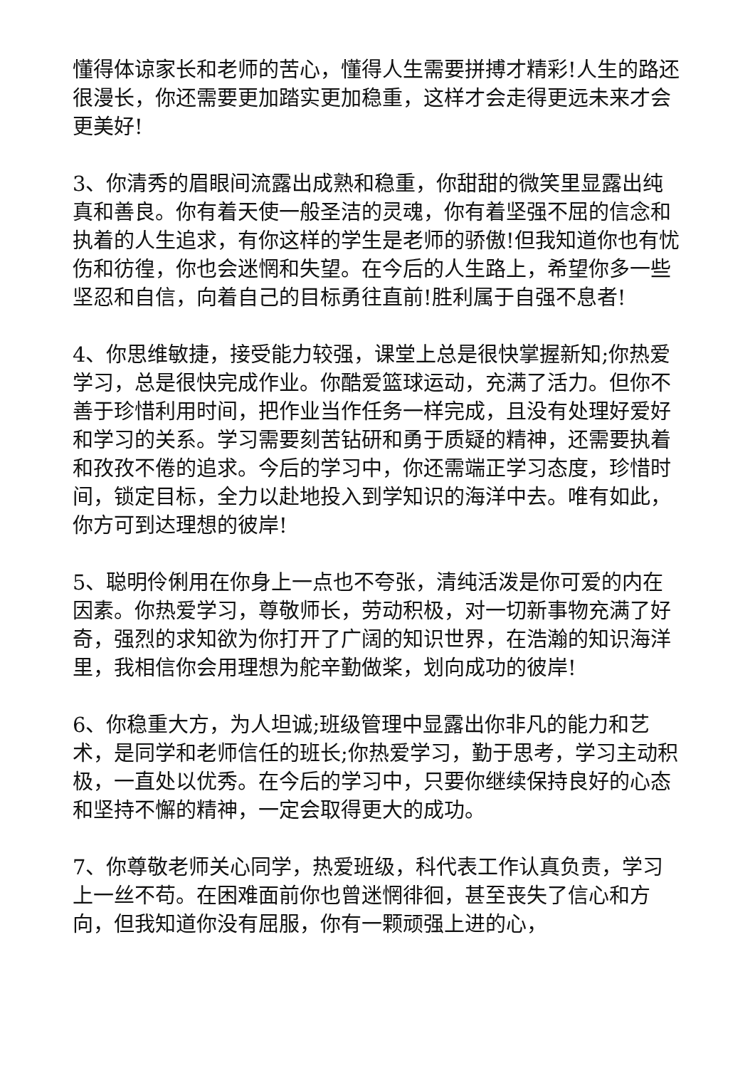懂得体谅家长和老师的苦心，懂得人生需要拼搏才精彩!人生的路还很漫长，你还需要更加踏实更加稳重，这样才会走得更远未来才会更美好!
3、你清秀的眉眼间流露出成熟和稳重，你甜甜的微笑里显露出纯真和善良。你有着天使一般圣洁的灵魂，你有着坚强不屈的信念和执着的人生追求，有你这样的学生是老师的骄傲!但我知道你也有忧伤和彷徨，你也会迷惘和失望。在今后的人生路上，希望你多一些坚忍和自信，向着自己的目标勇往直前!胜利属于自强不息者!
4、你思维敏捷，接受能力较强，课堂上总是很快掌握新知;你热爱学习，总是很快完成作业。你酷爱篮球运动，充满了活力。但你不善于珍惜利用时间，把作业当作任务一样完成，且没有处理好爱好和学习的关系。学习需要刻苦钻研和勇于质疑的精神，还需要执着和孜孜不倦的追求。今后的学习中，你还需端正学习态度，珍惜时间，锁定目标，全力以赴地投入到学知识的海洋中去。唯有如此，你方可到达理想的彼岸!
5、聪明伶俐用在你身上一点也不夸张，清纯活泼是你可爱的内在因素。你热爱学习，尊敬师长，劳动积极，对一切新事物充满了好奇，强烈的求知欲为你打开了广阔的知识世界，在浩瀚的知识海洋里，我相信你会用理想为舵辛勤做桨，划向成功的彼岸!
6、你稳重大方，为人坦诚;班级管理中显露出你非凡的能力和艺术，是同学和老师信任的班长;你热爱学习，勤于思考，学习主动积极，一直处以优秀。在今后的学习中，只要你继续保持良好的心态和坚持不懈的精神，一定会取得更大的成功。
7、你尊敬老师关心同学，热爱班级，科代表工作认真负责，学习上一丝不苟。在困难面前你也曾迷惘徘徊，甚至丧失了信心和方向，但我知道你没有屈服，你有一颗顽强上进的心，